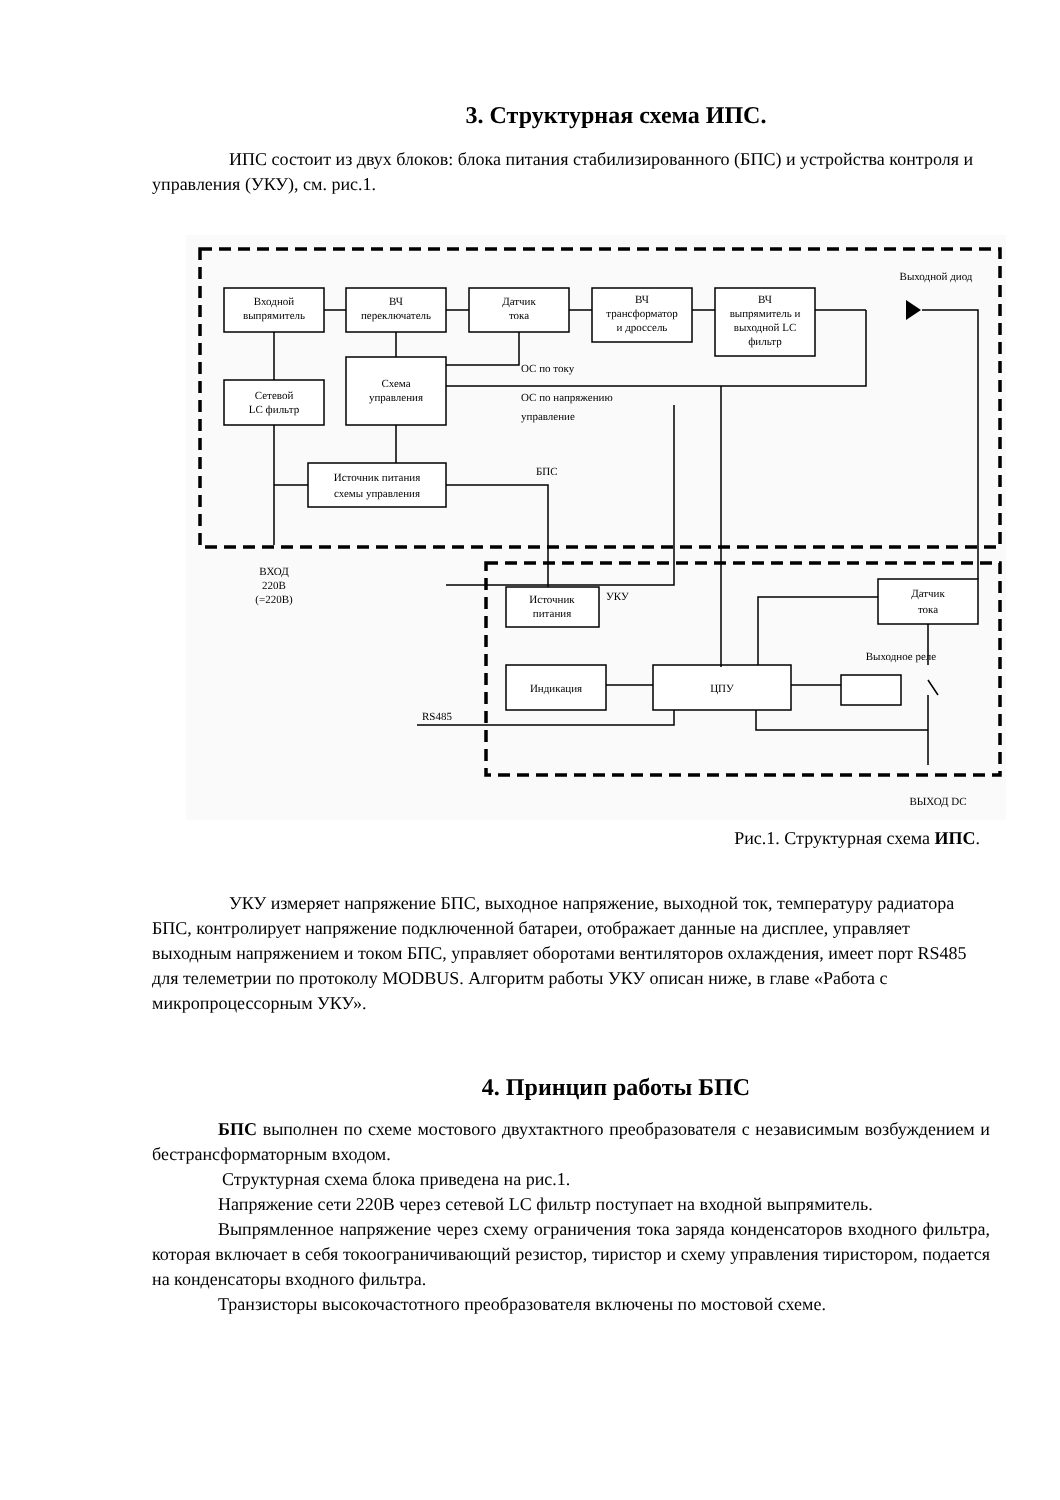3. Структурная схема ИПС.
ИПС состоит из двух блоков: блока питания стабилизированного (БПС) и устройства контроля и управления (УКУ), см. рис.1.
Входной
выпрямитель
ВЧ
переключатель
Датчик
тока
ВЧ
трансформатор
и дроссель
ВЧ
выпрямитель и
выходной LC
фильтр
Схема
управления
Сетевой
LC фильтр
Источник питания
схемы управления
Источник
питания
Индикация
ЦПУ
Датчик
тока
Выходной диод
Выходное реле
ВХОД
220В
(=220В)
ВЫХОД DC
ОС по току
ОС по напряжению
управление
БПС
УКУ
RS485
Рис.1. Структурная схема ИПС.
УКУ измеряет напряжение БПС, выходное напряжение, выходной ток, температуру радиатора БПС, контролирует напряжение подключенной батареи, отображает данные на дисплее, управляет выходным напряжением и током БПС, управляет оборотами вентиляторов охлаждения, имеет порт RS485 для телеметрии по протоколу MODBUS. Алгоритм работы УКУ описан ниже, в главе «Работа с микропроцессорным УКУ».
4. Принцип работы БПС
БПС выполнен по схеме мостового двухтактного преобразователя с независимым возбуждением и бестрансформаторным входом.
Структурная схема блока приведена на рис.1.
Напряжение сети 220В через сетевой LC фильтр поступает на входной выпрямитель.
Выпрямленное напряжение через схему ограничения тока заряда конденсаторов входного фильтра, которая включает в себя токоограничивающий резистор, тиристор и схему управления тиристором, подается на конденсаторы входного фильтра.
Транзисторы высокочастотного преобразователя включены по мостовой схеме.